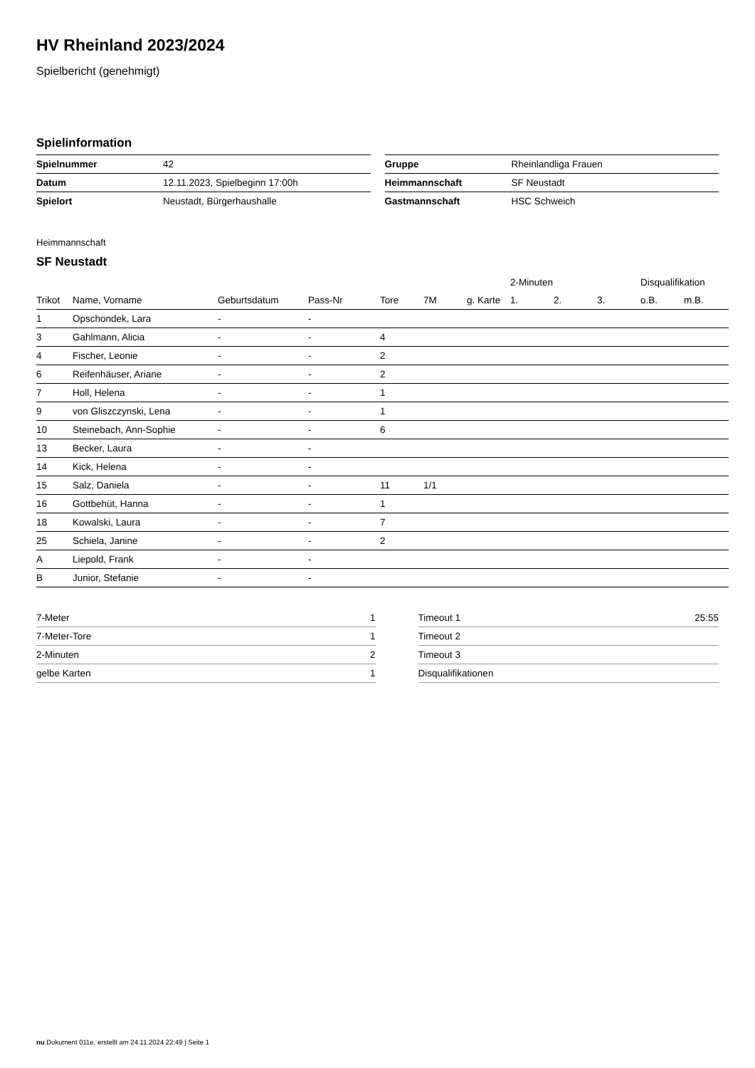HV Rheinland 2023/2024
Spielbericht (genehmigt)
Spielinformation
| Spielnummer | 42 |
| Datum | 12.11.2023, Spielbeginn 17:00h |
| Spielort | Neustadt, Bürgerhaushalle |
| Gruppe | Rheinlandliga Frauen |
| Heimmannschaft | SF Neustadt |
| Gastmannschaft | HSC Schweich |
Heimmannschaft
SF Neustadt
| | | | | | | | 2-Minuten | | | Disqualifikation | |
| --- | --- | --- | --- | --- | --- | --- | --- | --- | --- | --- | --- |
| Trikot | Name, Vorname | Geburtsdatum | Pass-Nr | Tore | 7M | g. Karte | 1. | 2. | 3. | o.B. | m.B. |
| 1 | Opschondek, Lara | - | - | | | | | | | | |
| 3 | Gahlmann, Alicia | - | - | 4 | | | | | | | |
| 4 | Fischer, Leonie | - | - | 2 | | | | | | | |
| 6 | Reifenhäuser, Ariane | - | - | 2 | | | | | | | |
| 7 | Holl, Helena | - | - | 1 | | | | | | | |
| 9 | von Gliszczynski, Lena | - | - | 1 | | | | | | | |
| 10 | Steinebach, Ann-Sophie | - | - | 6 | | | | | | | |
| 13 | Becker, Laura | - | - | | | | | | | | |
| 14 | Kick, Helena | - | - | | | | | | | | |
| 15 | Salz, Daniela | - | - | 11 | 1/1 | | | | | | |
| 16 | Gottbehüt, Hanna | - | - | 1 | | | | | | | |
| 18 | Kowalski, Laura | - | - | 7 | | | | | | | |
| 25 | Schiela, Janine | - | - | 2 | | | | | | | |
| A | Liepold, Frank | - | - | | | | | | | | |
| B | Junior, Stefanie | - | - | | | | | | | | |
| 7-Meter | 1 |
| 7-Meter-Tore | 1 |
| 2-Minuten | 2 |
| gelbe Karten | 1 |
| Timeout 1 | 25:55 |
| Timeout 2 | |
| Timeout 3 | |
| Disqualifikationen | |
nu.Dokument 011e, erstellt am 24.11.2024 22:49 | Seite 1